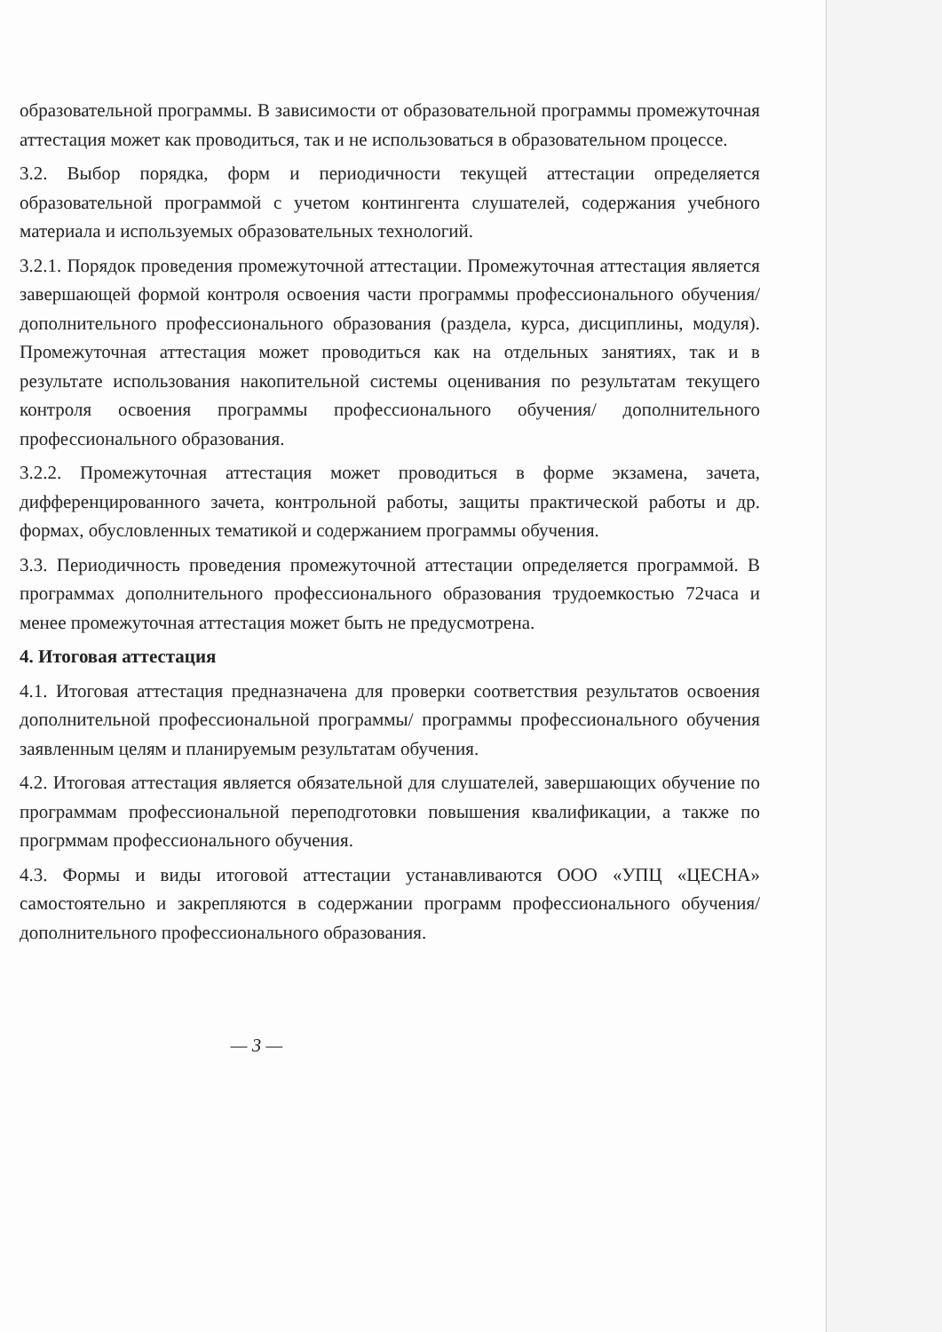образовательной программы. В зависимости от образовательной программы промежуточная аттестация может как проводиться, так и не использоваться в образовательном процессе.
3.2. Выбор порядка, форм и периодичности текущей аттестации определяется образовательной программой с учетом контингента слушателей, содержания учебного материала и используемых образовательных технологий.
3.2.1. Порядок проведения промежуточной аттестации. Промежуточная аттестация является завершающей формой контроля освоения части программы профессионального обучения/дополнительного профессионального образования (раздела, курса, дисциплины, модуля). Промежуточная аттестация может проводиться как на отдельных занятиях, так и в результате использования накопительной системы оценивания по результатам текущего контроля освоения программы профессионального обучения/ дополнительного профессионального образования.
3.2.2. Промежуточная аттестация может проводиться в форме экзамена, зачета, дифференцированного зачета, контрольной работы, защиты практической работы и др. формах, обусловленных тематикой и содержанием программы обучения.
3.3. Периодичность проведения промежуточной аттестации определяется программой. В программах дополнительного профессионального образования трудоемкостью 72часа и менее промежуточная аттестация может быть не предусмотрена.
4. Итоговая аттестация
4.1. Итоговая аттестация предназначена для проверки соответствия результатов освоения дополнительной профессиональной программы/ программы профессионального обучения заявленным целям и планируемым результатам обучения.
4.2. Итоговая аттестация является обязательной для слушателей, завершающих обучение по программам профессиональной переподготовки повышения квалификации, а также по прогрммам профессионального обучения.
4.3. Формы и виды итоговой аттестации устанавливаются ООО «УПЦ «ЦЕСНА» самостоятельно и закрепляются в содержании программ профессионального обучения/ дополнительного профессионального образования.
— 3 —